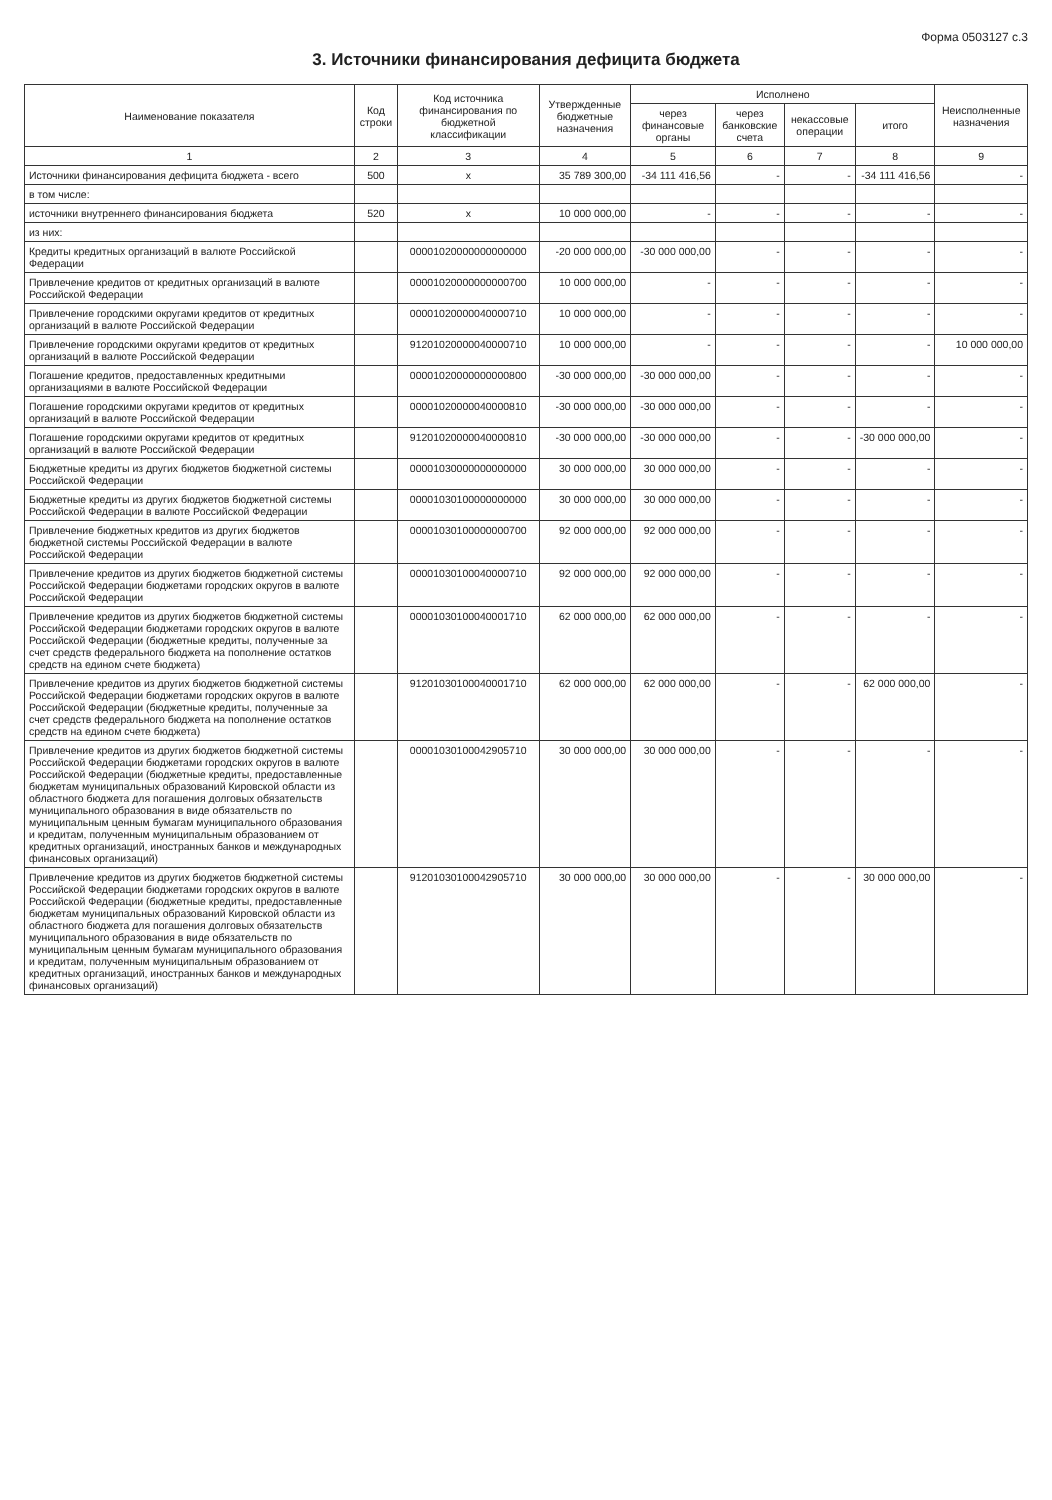Форма 0503127 с.3
3. Источники финансирования дефицита бюджета
| Наименование показателя | Код строки | Код источника финансирования по бюджетной классификации | Утвержденные бюджетные назначения | Исполнено | | | | Неисполненные назначения |
| --- | --- | --- | --- | --- | --- | --- | --- | --- |
| | | | | через финансовые органы | через банковские счета | некассовые операции | итого | |
| 1 | 2 | 3 | 4 | 5 | 6 | 7 | 8 | 9 |
| Источники финансирования дефицита бюджета - всего | 500 | x | 35 789 300,00 | -34 111 416,56 | - | - | -34 111 416,56 | - |
| в том числе: | | | | | | | | |
| источники внутреннего финансирования бюджета | 520 | x | 10 000 000,00 | - | - | - | - | - |
| из них: | | | | | | | | |
| Кредиты кредитных организаций в валюте Российской Федерации | | 00001020000000000000 | -20 000 000,00 | -30 000 000,00 | - | - | - | - |
| Привлечение кредитов от кредитных организаций в валюте Российской Федерации | | 00001020000000000700 | 10 000 000,00 | - | - | - | - | - |
| Привлечение городскими округами кредитов от кредитных организаций в валюте Российской Федерации | | 00001020000040000710 | 10 000 000,00 | - | - | - | - | - |
| Привлечение городскими округами кредитов от кредитных организаций в валюте Российской Федерации | | 91201020000040000710 | 10 000 000,00 | - | - | - | - | 10 000 000,00 |
| Погашение кредитов, предоставленных кредитными организациями в валюте Российской Федерации | | 00001020000000000800 | -30 000 000,00 | -30 000 000,00 | - | - | - | - |
| Погашение городскими округами кредитов от кредитных организаций в валюте Российской Федерации | | 00001020000040000810 | -30 000 000,00 | -30 000 000,00 | - | - | - | - |
| Погашение городскими округами кредитов от кредитных организаций в валюте Российской Федерации | | 91201020000040000810 | -30 000 000,00 | -30 000 000,00 | - | - | -30 000 000,00 | - |
| Бюджетные кредиты из других бюджетов бюджетной системы Российской Федерации | | 00001030000000000000 | 30 000 000,00 | 30 000 000,00 | - | - | - | - |
| Бюджетные кредиты из других бюджетов бюджетной системы Российской Федерации в валюте Российской Федерации | | 00001030100000000000 | 30 000 000,00 | 30 000 000,00 | - | - | - | - |
| Привлечение бюджетных кредитов из других бюджетов бюджетной системы Российской Федерации в валюте Российской Федерации | | 00001030100000000700 | 92 000 000,00 | 92 000 000,00 | - | - | - | - |
| Привлечение кредитов из других бюджетов бюджетной системы Российской Федерации бюджетами городских округов в валюте Российской Федерации | | 00001030100040000710 | 92 000 000,00 | 92 000 000,00 | - | - | - | - |
| Привлечение кредитов из других бюджетов бюджетной системы Российской Федерации бюджетами городских округов в валюте Российской Федерации (бюджетные кредиты, полученные за счет средств федерального бюджета на пополнение остатков средств на едином счете бюджета) | | 00001030100040001710 | 62 000 000,00 | 62 000 000,00 | - | - | - | - |
| Привлечение кредитов из других бюджетов бюджетной системы Российской Федерации бюджетами городских округов в валюте Российской Федерации (бюджетные кредиты, полученные за счет средств федерального бюджета на пополнение остатков средств на едином счете бюджета) | | 91201030100040001710 | 62 000 000,00 | 62 000 000,00 | - | - | 62 000 000,00 | - |
| Привлечение кредитов из других бюджетов бюджетной системы Российской Федерации бюджетами городских округов в валюте Российской Федерации (бюджетные кредиты, предоставленные бюджетам муниципальных образований Кировской области из областного бюджета для погашения долговых обязательств муниципального образования в виде обязательств по муниципальным ценным бумагам муниципального образования и кредитам, полученным муниципальным образованием от кредитных организаций, иностранных банков и международных финансовых организаций) | | 00001030100042905710 | 30 000 000,00 | 30 000 000,00 | - | - | - | - |
| Привлечение кредитов из других бюджетов бюджетной системы Российской Федерации бюджетами городских округов в валюте Российской Федерации (бюджетные кредиты, предоставленные бюджетам муниципальных образований Кировской области из областного бюджета для погашения долговых обязательств муниципального образования в виде обязательств по муниципальным ценным бумагам муниципального образования и кредитам, полученным муниципальным образованием от кредитных организаций, иностранных банков и международных финансовых организаций) | | 91201030100042905710 | 30 000 000,00 | 30 000 000,00 | - | - | 30 000 000,00 | - |